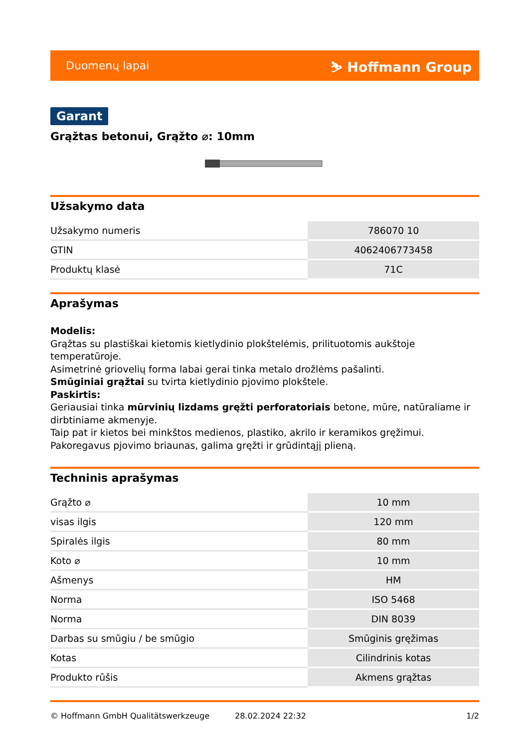Duomenų lapai ⛷ Hoffmann Group
Garant
Grąžtas betonui, Grąžto ⌀: 10mm
Užsakymo data
| Užsakymo numeris | 786070 10 |
| GTIN | 4062406773458 |
| Produktų klasė | 71C |
Aprašymas
Modelis:
Grąžtas su plastiškai kietomis kietlydinio plokštelėmis, prilituotomis aukštoje temperatūroje.
Asimetrinė griovelių forma labai gerai tinka metalo drožlėms pašalinti.
Smūginiai grąžtai su tvirta kietlydinio pjovimo plokštele.
Paskirtis:
Geriausiai tinka mūrvinių lizdams gręžti perforatoriais betone, mūre, natūraliame ir dirbtiniame akmenyje.
Taip pat ir kietos bei minkštos medienos, plastiko, akrilo ir keramikos gręžimui.
Pakoregavus pjovimo briaunas, galima gręžti ir grūdintąjį plieną.
Techninis aprašymas
| Grąžto ⌀ | 10 mm |
| visas ilgis | 120 mm |
| Spiralės ilgis | 80 mm |
| Koto ⌀ | 10 mm |
| Ašmenys | HM |
| Norma | ISO 5468 |
| Norma | DIN 8039 |
| Darbas su smūgiu / be smūgio | Smūginis gręžimas |
| Kotas | Cilindrinis kotas |
| Produkto rūšis | Akmens grąžtas |
© Hoffmann GmbH Qualitätswerkzeuge 28.02.2024 22:32 1/2